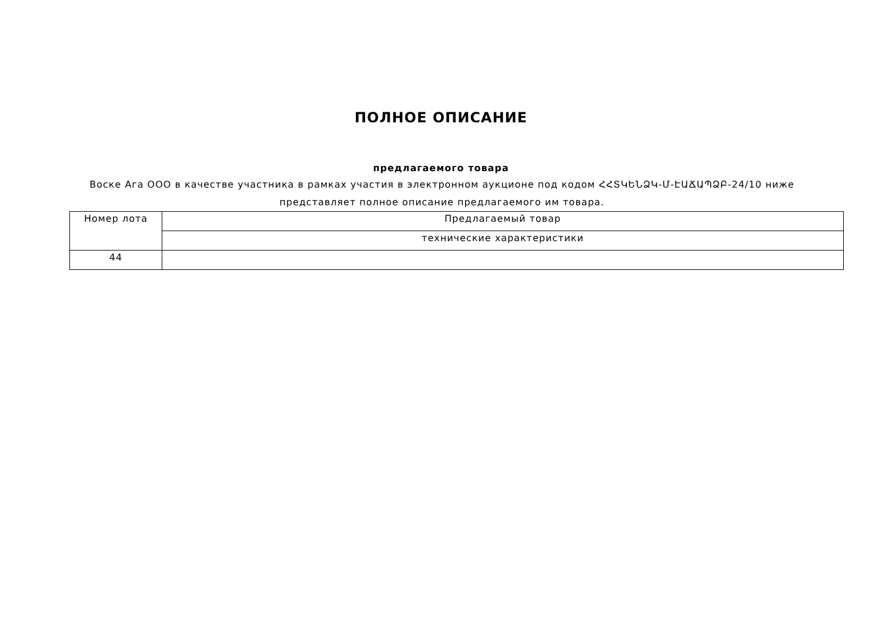ПОЛНОЕ ОПИСАНИЕ
предлагаемого товара
Воске Ага ООО в качестве участника в рамках участия в электронном аукционе под кодом ՀՀՏԿԵՆՁԿ-Մ-ԷԱՃԱՊՁԲ-24/10 ниже представляет полное описание предлагаемого им товара.
| Номер лота | Предлагаемый товар |
| --- | --- |
| | технические характеристики |
| 44 | |